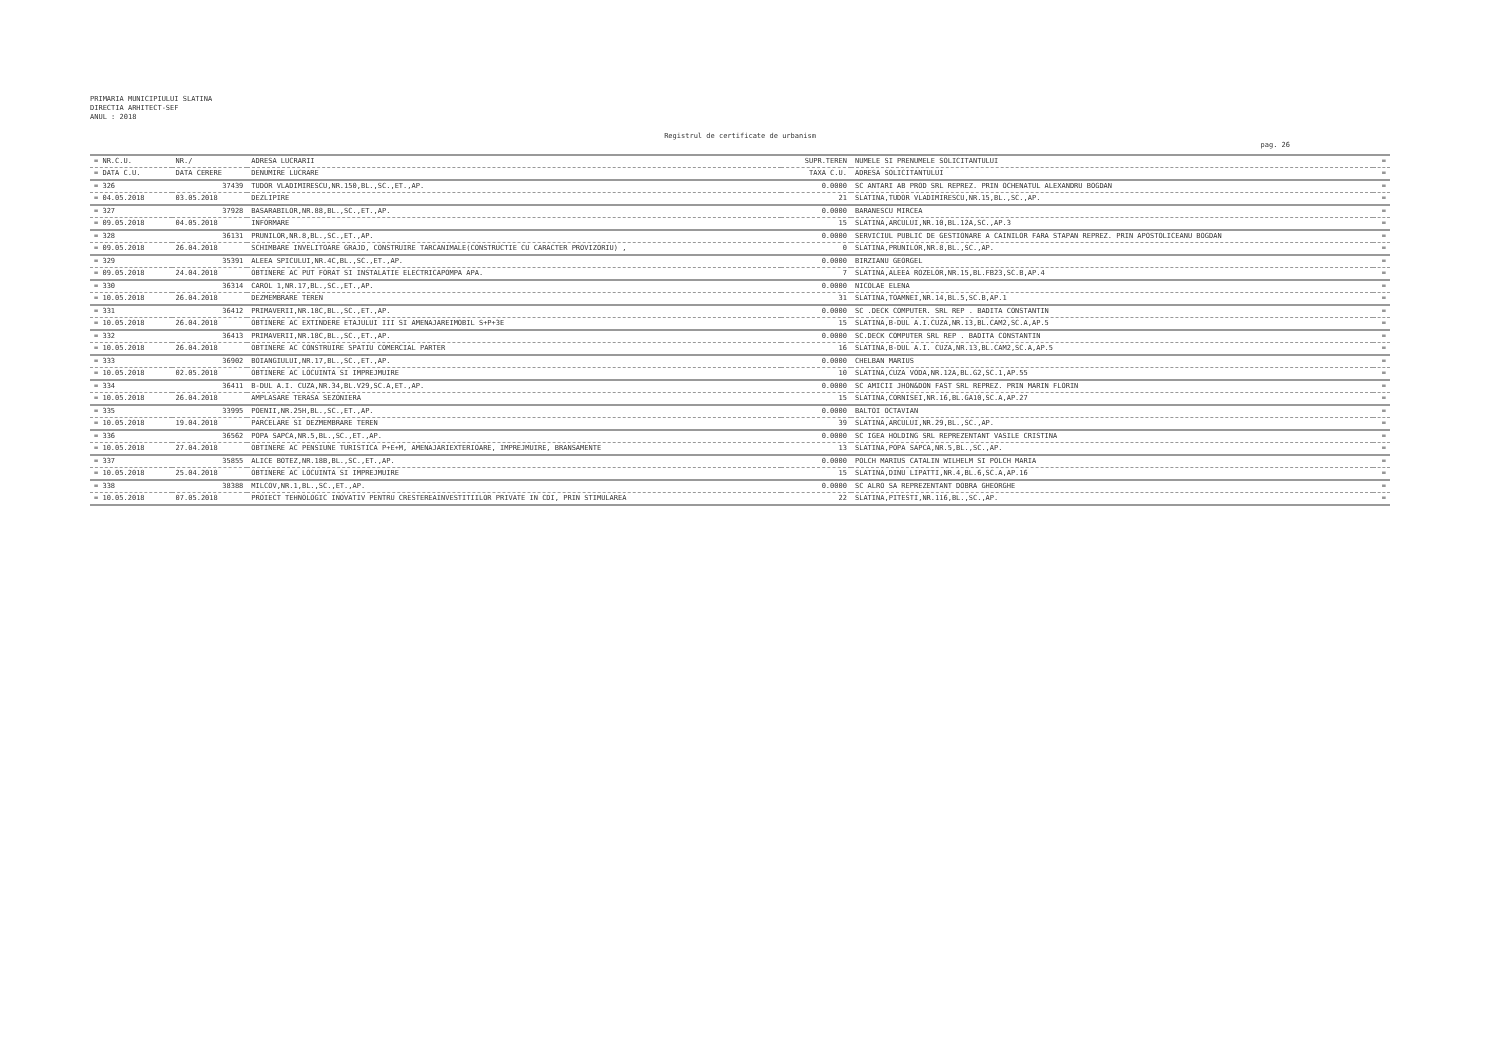PRIMARIA MUNICIPIULUI SLATINA
DIRECTIA ARHITECT-SEF
ANUL : 2018
Registrul de certificate de urbanism
pag. 26
| = NR.C.U. | NR./ | ADRESA LUCRARII | SUPR.TEREN | NUMELE SI PRENUMELE SOLICITANTULUI | = |
| --- | --- | --- | --- | --- | --- |
| = DATA C.U. | DATA CERERE | DENUMIRE LUCRARE | TAXA C.U. | ADRESA SOLICITANTULUI | = |
| = 326 | 37439 | TUDOR VLADIMIRESCU,NR.150,BL.,SC.,ET.,AP. | 0.0000 | SC ANTARI AB PROD SRL REPREZ. PRIN OCHENATUL ALEXANDRU BOGDAN | = |
| = 04.05.2018 | 03.05.2018 | DEZLIPIRE | 21 | SLATINA,TUDOR VLADIMIRESCU,NR.15,BL.,SC.,AP. | = |
| = 327 | 37928 | BASARABILOR,NR.88,BL.,SC.,ET.,AP. | 0.0000 | BARANESCU MIRCEA | = |
| = 09.05.2018 | 04.05.2018 | INFORMARE | 15 | SLATINA,ARCULUI,NR.10,BL.12A,SC.,AP.3 | = |
| = 328 | 36131 | PRUNILOR,NR.8,BL.,SC.,ET.,AP. | 0.0000 | SERVICIUL PUBLIC DE GESTIONARE A CAINILOR FARA STAPAN REPREZ. PRIN APOSTOLICEANU BOGDAN | = |
| = 09.05.2018 | 26.04.2018 | SCHIMBARE INVELITOARE GRAJD, CONSTRUIRE TARCANIMALE(CONSTRUCTIE CU CARACTER PROVIZORIU) , | 0 | SLATINA,PRUNILOR,NR.8,BL.,SC.,AP. | = |
| = 329 | 35391 | ALEEA SPICULUI,NR.4C,BL.,SC.,ET.,AP. | 0.0000 | BIRZIANU GEORGEL | = |
| = 09.05.2018 | 24.04.2018 | OBTINERE AC PUT FORAT SI INSTALATIE ELECTRICAPOMPA APA. | 7 | SLATINA,ALEEA ROZELOR,NR.15,BL.FB23,SC.B,AP.4 | = |
| = 330 | 36314 | CAROL 1,NR.17,BL.,SC.,ET.,AP. | 0.0000 | NICOLAE ELENA | = |
| = 10.05.2018 | 26.04.2018 | DEZMEMBRARE TEREN | 31 | SLATINA,TOAMNEI,NR.14,BL.5,SC.B,AP.1 | = |
| = 331 | 36412 | PRIMAVERII,NR.18C,BL.,SC.,ET.,AP. | 0.0000 | SC .DECK COMPUTER. SRL REP . BADITA CONSTANTIN | = |
| = 10.05.2018 | 26.04.2018 | OBTINERE AC EXTINDERE ETAJULUI III SI AMENAJAREIMOBIL S+P+3E | 15 | SLATINA,B-DUL A.I.CUZA,NR.13,BL.CAM2,SC.A,AP.5 | = |
| = 332 | 36413 | PRIMAVERII,NR.18C,BL.,SC.,ET.,AP. | 0.0000 | SC.DECK COMPUTER SRL REP . BADITA CONSTANTIN | = |
| = 10.05.2018 | 26.04.2018 | OBTINERE AC CONSTRUIRE SPATIU COMERCIAL PARTER | 16 | SLATINA,B-DUL A.I. CUZA,NR.13,BL.CAM2,SC.A,AP.5 | = |
| = 333 | 36902 | BOIANGIULUI,NR.17,BL.,SC.,ET.,AP. | 0.0000 | CHELBAN MARIUS | = |
| = 10.05.2018 | 02.05.2018 | OBTINERE AC LOCUINTA SI IMPREJMUIRE | 10 | SLATINA,CUZA VODA,NR.12A,BL.G2,SC.1,AP.55 | = |
| = 334 | 36411 | B-DUL A.I. CUZA,NR.34,BL.V29,SC.A,ET.,AP. | 0.0000 | SC AMICII JHON&DON FAST SRL REPREZ. PRIN MARIN FLORIN | = |
| = 10.05.2018 | 26.04.2018 | AMPLASARE TERASA SEZONIERA | 15 | SLATINA,CORNISEI,NR.16,BL.GA10,SC.A,AP.27 | = |
| = 335 | 33995 | POENII,NR.25H,BL.,SC.,ET.,AP. | 0.0000 | BALTOI OCTAVIAN | = |
| = 10.05.2018 | 19.04.2018 | PARCELARE SI DEZMEMBRARE TEREN | 39 | SLATINA,ARCULUI,NR.29,BL.,SC.,AP. | = |
| = 336 | 36562 | POPA SAPCA,NR.5,BL.,SC.,ET.,AP. | 0.0000 | SC IGEA HOLDING SRL REPREZENTANT VASILE CRISTINA | = |
| = 10.05.2018 | 27.04.2018 | OBTINERE AC PENSIUNE TURISTICA P+E+M, AMENAJARIEXTERIOARE, IMPREJMUIRE, BRANSAMENTE | 13 | SLATINA,POPA SAPCA,NR.5,BL.,SC.,AP. | = |
| = 337 | 35855 | ALICE BOTEZ,NR.18B,BL.,SC.,ET.,AP. | 0.0000 | POLCH MARIUS CATALIN WILHELM SI POLCH MARIA | = |
| = 10.05.2018 | 25.04.2018 | OBTINERE AC LOCUINTA SI IMPREJMUIRE | 15 | SLATINA,DINU LIPATTI,NR.4,BL.6,SC.A,AP.16 | = |
| = 338 | 38388 | MILCOV,NR.1,BL.,SC.,ET.,AP. | 0.0000 | SC ALRO SA REPREZENTANT DOBRA GHEORGHE | = |
| = 10.05.2018 | 07.05.2018 | PROIECT TEHNOLOGIC INOVATIV PENTRU CRESTEREAINVESTITIILOR PRIVATE IN CDI, PRIN STIMULAREA | 22 | SLATINA,PITESTI,NR.116,BL.,SC.,AP. | = |